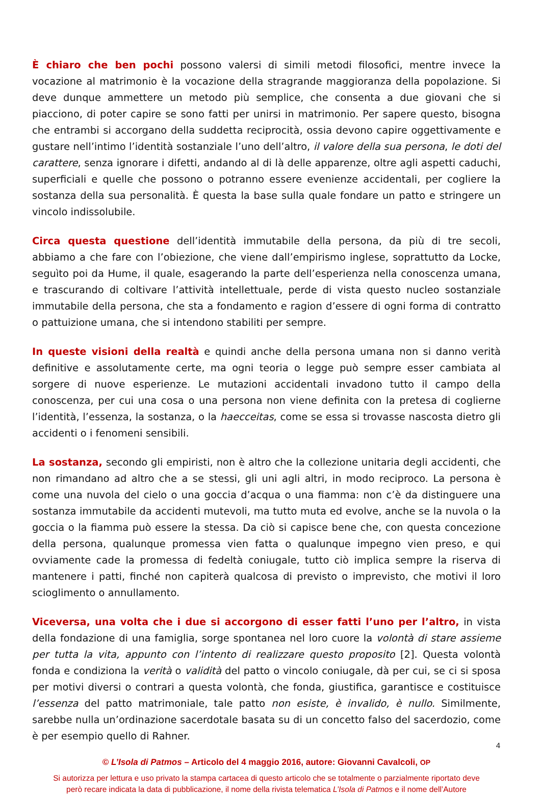È chiaro che ben pochi possono valersi di simili metodi filosofici, mentre invece la vocazione al matrimonio è la vocazione della stragrande maggioranza della popolazione. Si deve dunque ammettere un metodo più semplice, che consenta a due giovani che si piacciono, di poter capire se sono fatti per unirsi in matrimonio. Per sapere questo, bisogna che entrambi si accorgano della suddetta reciprocità, ossia devono capire oggettivamente e gustare nell’intimo l’identità sostanziale l’uno dell’altro, il valore della sua persona, le doti del carattere, senza ignorare i difetti, andando al di là delle apparenze, oltre agli aspetti caduchi, superficiali e quelle che possono o potranno essere evenienze accidentali, per cogliere la sostanza della sua personalità. È questa la base sulla quale fondare un patto e stringere un vincolo indissolubile.
Circa questa questione dell’identità immutabile della persona, da più di tre secoli, abbiamo a che fare con l’obiezione, che viene dall’empirismo inglese, soprattutto da Locke, seguìto poi da Hume, il quale, esagerando la parte dell’esperienza nella conoscenza umana, e trascurando di coltivare l’attività intellettuale, perde di vista questo nucleo sostanziale immutabile della persona, che sta a fondamento e ragion d’essere di ogni forma di contratto o pattuizione umana, che si intendono stabiliti per sempre.
In queste visioni della realtà e quindi anche della persona umana non si danno verità definitive e assolutamente certe, ma ogni teoria o legge può sempre esser cambiata al sorgere di nuove esperienze. Le mutazioni accidentali invadono tutto il campo della conoscenza, per cui una cosa o una persona non viene definita con la pretesa di coglierne l’identità, l’essenza, la sostanza, o la haecceitas, come se essa si trovasse nascosta dietro gli accidenti o i fenomeni sensibili.
La sostanza, secondo gli empiristi, non è altro che la collezione unitaria degli accidenti, che non rimandano ad altro che a se stessi, gli uni agli altri, in modo reciproco. La persona è come una nuvola del cielo o una goccia d’acqua o una fiamma: non c’è da distinguere una sostanza immutabile da accidenti mutevoli, ma tutto muta ed evolve, anche se la nuvola o la goccia o la fiamma può essere la stessa. Da ciò si capisce bene che, con questa concezione della persona, qualunque promessa vien fatta o qualunque impegno vien preso, e qui ovviamente cade la promessa di fedeltà coniugale, tutto ciò implica sempre la riserva di mantenere i patti, finché non capiterà qualcosa di previsto o imprevisto, che motivi il loro scioglimento o annullamento.
Viceversa, una volta che i due si accorgono di esser fatti l’uno per l’altro, in vista della fondazione di una famiglia, sorge spontanea nel loro cuore la volontà di stare assieme per tutta la vita, appunto con l’intento di realizzare questo proposito [2]. Questa volontà fonda e condiziona la verità o validità del patto o vincolo coniugale, dà per cui, se ci si sposa per motivi diversi o contrari a questa volontà, che fonda, giustifica, garantisce e costituisce l’essenza del patto matrimoniale, tale patto non esiste, è invalido, è nullo. Similmente, sarebbe nulla un’ordinazione sacerdotale basata su di un concetto falso del sacerdozio, come è per esempio quello di Rahner.
© L’Isola di Patmos – Articolo del 4 maggio 2016, autore: Giovanni Cavalcoli, OP
Si autorizza per lettura e uso privato la stampa cartacea di questo articolo che se totalmente o parzialmente riportato deve
però recare indicata la data di pubblicazione, il nome della rivista telematica L’Isola di Patmos e il nome dell’Autore
4